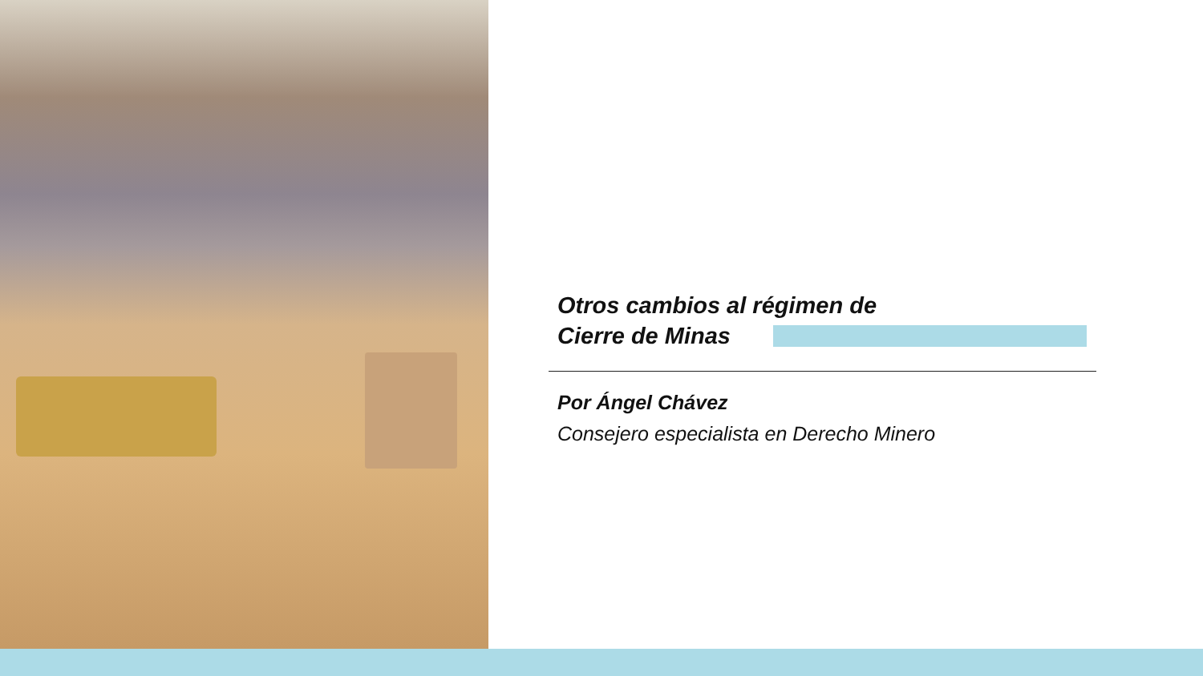Otros cambios al régimen de
Cierre de Minas
Por Ángel Chávez
Consejero especialista en Derecho Minero